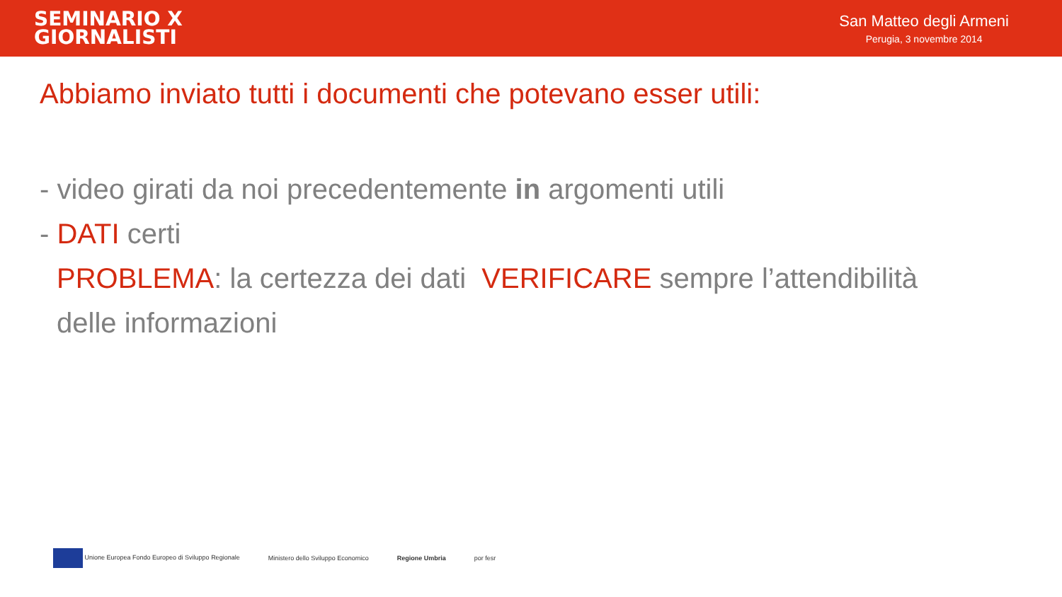SEMINARIO X
GIORNALISTI
San Matteo degli Armeni
Perugia, 3 novembre 2014
Abbiamo inviato tutti i documenti che potevano esser utili:
- video girati da noi precedentemente in argomenti utili
- DATI certi
PROBLEMA: la certezza dei dati VERIFICARE sempre l’attendibilità
delle informazioni
Unione Europea Fondo Europeo di Sviluppo Regionale
Ministero dello Sviluppo Economico
Regione Umbria por fesr